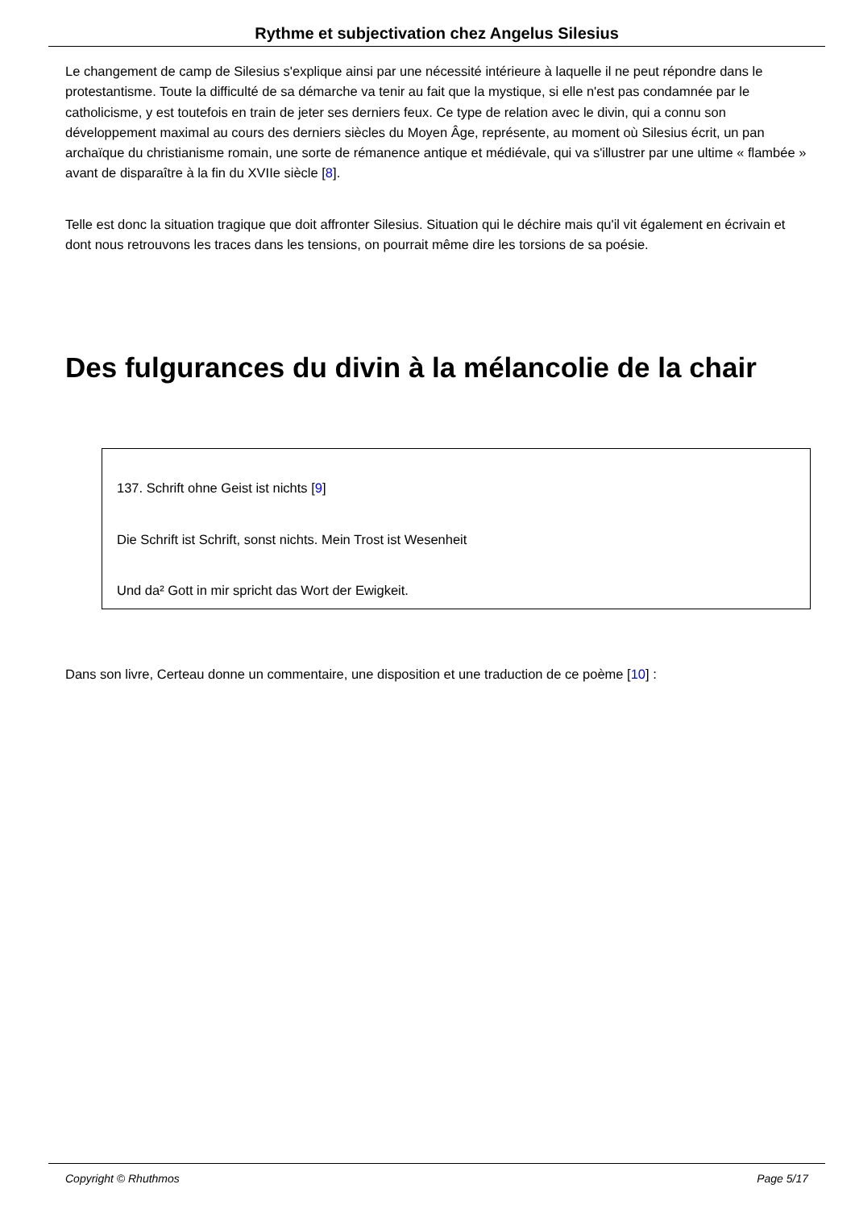Rythme et subjectivation chez Angelus Silesius
Le changement de camp de Silesius s'explique ainsi par une nécessité intérieure à laquelle il ne peut répondre dans le protestantisme. Toute la difficulté de sa démarche va tenir au fait que la mystique, si elle n'est pas condamnée par le catholicisme, y est toutefois en train de jeter ses derniers feux. Ce type de relation avec le divin, qui a connu son développement maximal au cours des derniers siècles du Moyen Âge, représente, au moment où Silesius écrit, un pan archaïque du christianisme romain, une sorte de rémanence antique et médiévale, qui va s'illustrer par une ultime « flambée » avant de disparaître à la fin du XVIIe siècle [8].
Telle est donc la situation tragique que doit affronter Silesius. Situation qui le déchire mais qu'il vit également en écrivain et dont nous retrouvons les traces dans les tensions, on pourrait même dire les torsions de sa poésie.
Des fulgurances du divin à la mélancolie de la chair
137. Schrift ohne Geist ist nichts [9]
Die Schrift ist Schrift, sonst nichts. Mein Trost ist Wesenheit
Und da² Gott in mir spricht das Wort der Ewigkeit.
Dans son livre, Certeau donne un commentaire, une disposition et une traduction de ce poème [10] :
Copyright © Rhuthmos Page 5/17